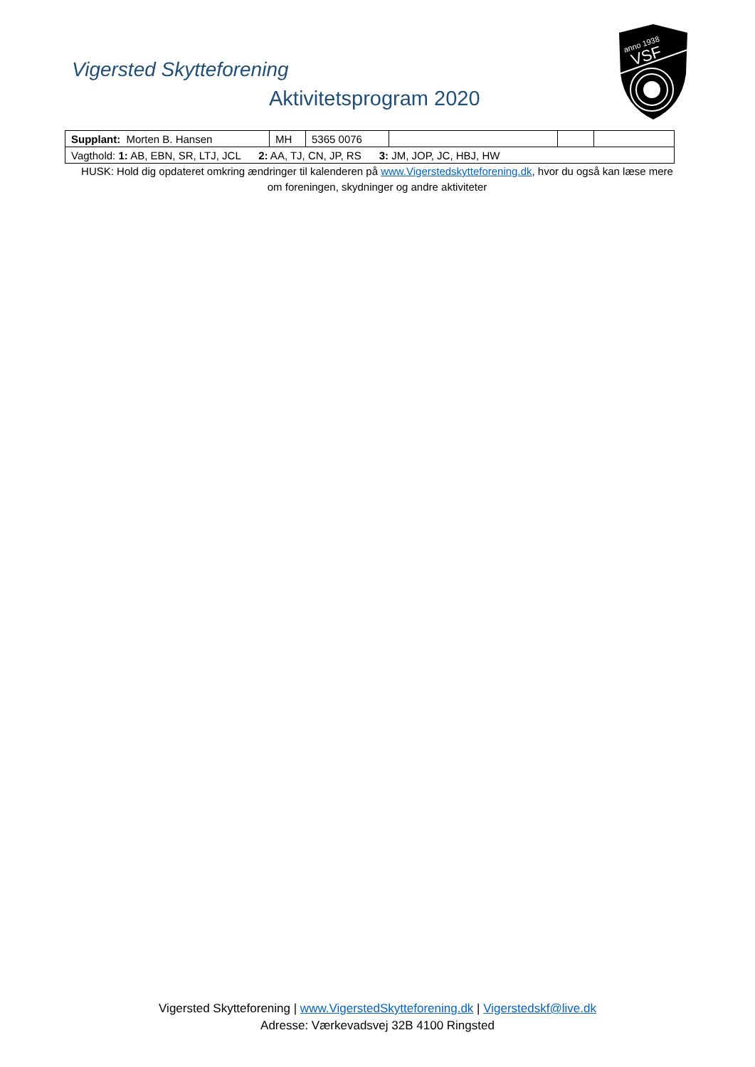Vigersted Skytteforening
Aktivitetsprogram 2020
anno 1938
VSF
| Supplant: Morten B. Hansen | MH | 5365 0076 | | | |
| Vagthold: 1: AB, EBN, SR, LTJ, JCL 2: AA, TJ, CN, JP, RS 3: JM, JOP, JC, HBJ, HW | | | | | |
HUSK: Hold dig opdateret omkring ændringer til kalenderen på www.Vigerstedskytteforening.dk, hvor du også kan læse mere om foreningen, skydninger og andre aktiviteter
Vigersted Skytteforening | www.VigerstedSkytteforening.dk | Vigerstedskf@live.dk
Adresse: Værkevadsvej 32B 4100 Ringsted